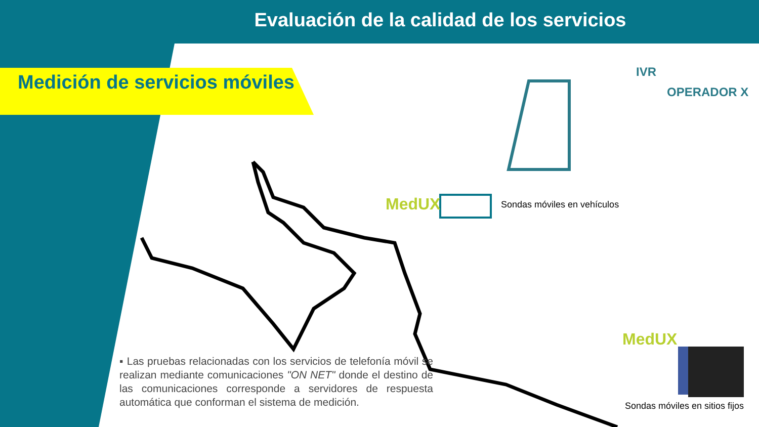Evaluación de la calidad de los servicios
Medición de servicios móviles
IVR
OPERADOR X
MedUX Sondas móviles en vehículos
MedUX
Sondas móviles en sitios fijos
▪ Las pruebas relacionadas con los servicios de telefonía móvil se realizan mediante comunicaciones "ON NET" donde el destino de las comunicaciones corresponde a servidores de respuesta automática que conforman el sistema de medición.